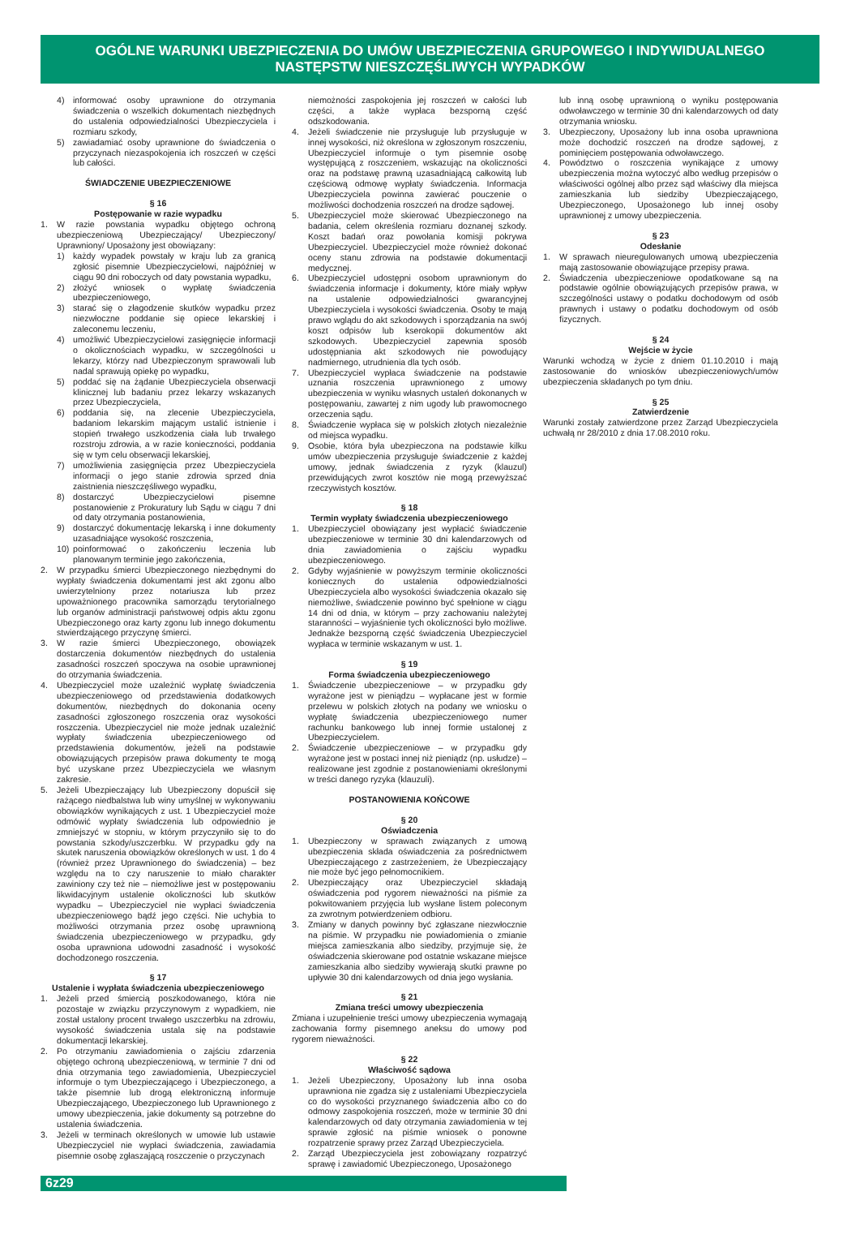OGÓLNE WARUNKI UBEZPIECZENIA DO UMÓW UBEZPIECZENIA GRUPOWEGO I INDYWIDUALNEGO
NASTĘPSTW NIESZCZĘŚLIWYCH WYPADKÓW
4) informować osoby uprawnione do otrzymania świadczenia o wszelkich dokumentach niezbędnych do ustalenia odpowiedzialności Ubezpieczyciela i rozmiaru szkody,
5) zawiadamiać osoby uprawnione do świadczenia o przyczynach niezaspokojenia ich roszczeń w części lub całości.
ŚWIADCZENIE UBEZPIECZENIOWE
§ 16
Postępowanie w razie wypadku
1. W razie powstania wypadku objętego ochroną ubezpieczeniową Ubezpieczający/ Ubezpieczony/ Uprawniony/ Uposażony jest obowiązany:
1) każdy wypadek powstały w kraju lub za granicą zgłosić pisemnie Ubezpieczycielowi, najpóźniej w ciągu 90 dni roboczych od daty powstania wypadku,
2) złożyć wniosek o wypłatę świadczenia ubezpieczeniowego,
3) starać się o złagodzenie skutków wypadku przez niezwłoczne poddanie się opiece lekarskiej i zaleconemu leczeniu,
4) umożliwić Ubezpieczycielowi zasięgnięcie informacji o okolicznościach wypadku, w szczególności u lekarzy, którzy nad Ubezpieczonym sprawowali lub nadal sprawują opiekę po wypadku,
5) poddać się na żądanie Ubezpieczyciela obserwacji klinicznej lub badaniu przez lekarzy wskazanych przez Ubezpieczyciela,
6) poddania się, na zlecenie Ubezpieczyciela, badaniom lekarskim mającym ustalić istnienie i stopień trwałego uszkodzenia ciała lub trwałego rozstroju zdrowia, a w razie konieczności, poddania się w tym celu obserwacji lekarskiej,
7) umożliwienia zasięgnięcia przez Ubezpieczyciela informacji o jego stanie zdrowia sprzed dnia zaistnienia nieszczęśliwego wypadku,
8) dostarczyć Ubezpieczycielowi pisemne postanowienie z Prokuratury lub Sądu w ciągu 7 dni od daty otrzymania postanowienia,
9) dostarczyć dokumentację lekarską i inne dokumenty uzasadniające wysokość roszczenia,
10) poinformować o zakończeniu leczenia lub planowanym terminie jego zakończenia,
2. W przypadku śmierci Ubezpieczonego niezbędnymi do wypłaty świadczenia dokumentami jest akt zgonu albo uwierzytelniony przez notariusza lub przez upoważnionego pracownika samorządu terytorialnego lub organów administracji państwowej odpis aktu zgonu Ubezpieczonego oraz karty zgonu lub innego dokumentu stwierdzającego przyczynę śmierci.
3. W razie śmierci Ubezpieczonego, obowiązek dostarczenia dokumentów niezbędnych do ustalenia zasadności roszczeń spoczywa na osobie uprawnionej do otrzymania świadczenia.
4. Ubezpieczyciel może uzależnić wypłatę świadczenia ubezpieczeniowego od przedstawienia dodatkowych dokumentów, niezbędnych do dokonania oceny zasadności zgłoszonego roszczenia oraz wysokości roszczenia. Ubezpieczyciel nie może jednak uzależnić wypłaty świadczenia ubezpieczeniowego od przedstawienia dokumentów, jeżeli na podstawie obowiązujących przepisów prawa dokumenty te mogą być uzyskane przez Ubezpieczyciela we własnym zakresie.
5. Jeżeli Ubezpieczający lub Ubezpieczony dopuścił się rażącego niedbalstwa lub winy umyślnej w wykonywaniu obowiązków wynikających z ust. 1 Ubezpieczyciel może odmówić wypłaty świadczenia lub odpowiednio je zmniejszyć w stopniu, w którym przyczyniło się to do powstania szkody/uszczerbku. W przypadku gdy na skutek naruszenia obowiązków określonych w ust. 1 do 4 (również przez Uprawnionego do świadczenia) – bez względu na to czy naruszenie to miało charakter zawiniony czy też nie – niemożliwe jest w postępowaniu likwidacyjnym ustalenie okoliczności lub skutków wypadku – Ubezpieczyciel nie wypłaci świadczenia ubezpieczeniowego bądź jego części. Nie uchybia to możliwości otrzymania przez osobę uprawnioną świadczenia ubezpieczeniowego w przypadku, gdy osoba uprawniona udowodni zasadność i wysokość dochodzonego roszczenia.
§ 17
Ustalenie i wypłata świadczenia ubezpieczeniowego
1. Jeżeli przed śmiercią poszkodowanego, która nie pozostaje w związku przyczynowym z wypadkiem, nie został ustalony procent trwałego uszczerbku na zdrowiu, wysokość świadczenia ustala się na podstawie dokumentacji lekarskiej.
2. Po otrzymaniu zawiadomienia o zajściu zdarzenia objętego ochroną ubezpieczeniową, w terminie 7 dni od dnia otrzymania tego zawiadomienia, Ubezpieczyciel informuje o tym Ubezpieczającego i Ubezpieczonego, a także pisemnie lub drogą elektroniczną informuje Ubezpieczającego, Ubezpieczonego lub Uprawnionego z umowy ubezpieczenia, jakie dokumenty są potrzebne do ustalenia świadczenia.
3. Jeżeli w terminach określonych w umowie lub ustawie Ubezpieczyciel nie wypłaci świadczenia, zawiadamia pisemnie osobę zgłaszającą roszczenie o przyczynach
niemożności zaspokojenia jej roszczeń w całości lub części, a także wypłaca bezsporną część odszkodowania.
4. Jeżeli świadczenie nie przysługuje lub przysługuje w innej wysokości, niż określona w zgłoszonym roszczeniu, Ubezpieczyciel informuje o tym pisemnie osobę występującą z roszczeniem, wskazując na okoliczności oraz na podstawę prawną uzasadniającą całkowitą lub częściową odmowę wypłaty świadczenia. Informacja Ubezpieczyciela powinna zawierać pouczenie o możliwości dochodzenia roszczeń na drodze sądowej.
5. Ubezpieczyciel może skierować Ubezpieczonego na badania, celem określenia rozmiaru doznanej szkody. Koszt badań oraz powołania komisji pokrywa Ubezpieczyciel. Ubezpieczyciel może również dokonać oceny stanu zdrowia na podstawie dokumentacji medycznej.
6. Ubezpieczyciel udostępni osobom uprawnionym do świadczenia informacje i dokumenty, które miały wpływ na ustalenie odpowiedzialności gwarancyjnej Ubezpieczyciela i wysokości świadczenia. Osoby te mają prawo wglądu do akt szkodowych i sporządzania na swój koszt odpisów lub kserokopii dokumentów akt szkodowych. Ubezpieczyciel zapewnia sposób udostępniania akt szkodowych nie powodujący nadmiernego, utrudnienia dla tych osób.
7. Ubezpieczyciel wypłaca świadczenie na podstawie uznania roszczenia uprawnionego z umowy ubezpieczenia w wyniku własnych ustaleń dokonanych w postępowaniu, zawartej z nim ugody lub prawomocnego orzeczenia sądu.
8. Świadczenie wypłaca się w polskich złotych niezależnie od miejsca wypadku.
9. Osobie, która była ubezpieczona na podstawie kilku umów ubezpieczenia przysługuje świadczenie z każdej umowy, jednak świadczenia z ryzyk (klauzul) przewidujących zwrot kosztów nie mogą przewyższać rzeczywistych kosztów.
§ 18
Termin wypłaty świadczenia ubezpieczeniowego
1. Ubezpieczyciel obowiązany jest wypłacić świadczenie ubezpieczeniowe w terminie 30 dni kalendarzowych od dnia zawiadomienia o zajściu wypadku ubezpieczeniowego.
2. Gdyby wyjaśnienie w powyższym terminie okoliczności koniecznych do ustalenia odpowiedzialności Ubezpieczyciela albo wysokości świadczenia okazało się niemożliwe, świadczenie powinno być spełnione w ciągu 14 dni od dnia, w którym – przy zachowaniu należytej staranności – wyjaśnienie tych okoliczności było możliwe. Jednakże bezsporną część świadczenia Ubezpieczyciel wypłaca w terminie wskazanym w ust. 1.
§ 19
Forma świadczenia ubezpieczeniowego
1. Świadczenie ubezpieczeniowe – w przypadku gdy wyrażone jest w pieniądzu – wypłacane jest w formie przelewu w polskich złotych na podany we wniosku o wypłatę świadczenia ubezpieczeniowego numer rachunku bankowego lub innej formie ustalonej z Ubezpieczycielem.
2. Świadczenie ubezpieczeniowe – w przypadku gdy wyrażone jest w postaci innej niż pieniądz (np. usłudze) – realizowane jest zgodnie z postanowieniami określonymi w treści danego ryzyka (klauzuli).
POSTANOWIENIA KOŃCOWE
§ 20
Oświadczenia
1. Ubezpieczony w sprawach związanych z umową ubezpieczenia składa oświadczenia za pośrednictwem Ubezpieczającego z zastrzeżeniem, że Ubezpieczający nie może być jego pełnomocnikiem.
2. Ubezpieczający oraz Ubezpieczyciel składają oświadczenia pod rygorem nieważności na piśmie za pokwitowaniem przyjęcia lub wysłane listem poleconym za zwrotnym potwierdzeniem odbioru.
3. Zmiany w danych powinny być zgłaszane niezwłocznie na piśmie. W przypadku nie powiadomienia o zmianie miejsca zamieszkania albo siedziby, przyjmuje się, że oświadczenia skierowane pod ostatnie wskazane miejsce zamieszkania albo siedziby wywierają skutki prawne po upływie 30 dni kalendarzowych od dnia jego wysłania.
§ 21
Zmiana treści umowy ubezpieczenia
Zmiana i uzupełnienie treści umowy ubezpieczenia wymagają zachowania formy pisemnego aneksu do umowy pod rygorem nieważności.
§ 22
Właściwość sądowa
1. Jeżeli Ubezpieczony, Uposażony lub inna osoba uprawniona nie zgadza się z ustaleniami Ubezpieczyciela co do wysokości przyznanego świadczenia albo co do odmowy zaspokojenia roszczeń, może w terminie 30 dni kalendarzowych od daty otrzymania zawiadomienia w tej sprawie zgłosić na piśmie wniosek o ponowne rozpatrzenie sprawy przez Zarząd Ubezpieczyciela.
2. Zarząd Ubezpieczyciela jest zobowiązany rozpatrzyć sprawę i zawiadomić Ubezpieczonego, Uposażonego
lub inną osobę uprawnioną o wyniku postępowania odwoławczego w terminie 30 dni kalendarzowych od daty otrzymania wniosku.
3. Ubezpieczony, Uposażony lub inna osoba uprawniona może dochodzić roszczeń na drodze sądowej, z pominięciem postępowania odwoławczego.
4. Powództwo o roszczenia wynikające z umowy ubezpieczenia można wytoczyć albo według przepisów o właściwości ogólnej albo przez sąd właściwy dla miejsca zamieszkania lub siedziby Ubezpieczającego, Ubezpieczonego, Uposażonego lub innej osoby uprawnionej z umowy ubezpieczenia.
§ 23
Odesłanie
1. W sprawach nieuregulowanych umową ubezpieczenia mają zastosowanie obowiązujące przepisy prawa.
2. Świadczenia ubezpieczeniowe opodatkowane są na podstawie ogólnie obowiązujących przepisów prawa, w szczególności ustawy o podatku dochodowym od osób prawnych i ustawy o podatku dochodowym od osób fizycznych.
§ 24
Wejście w życie
Warunki wchodzą w życie z dniem 01.10.2010 i mają zastosowanie do wniosków ubezpieczeniowych/umów ubezpieczenia składanych po tym dniu.
§ 25
Zatwierdzenie
Warunki zostały zatwierdzone przez Zarząd Ubezpieczyciela uchwałą nr 28/2010 z dnia 17.08.2010 roku.
6z29